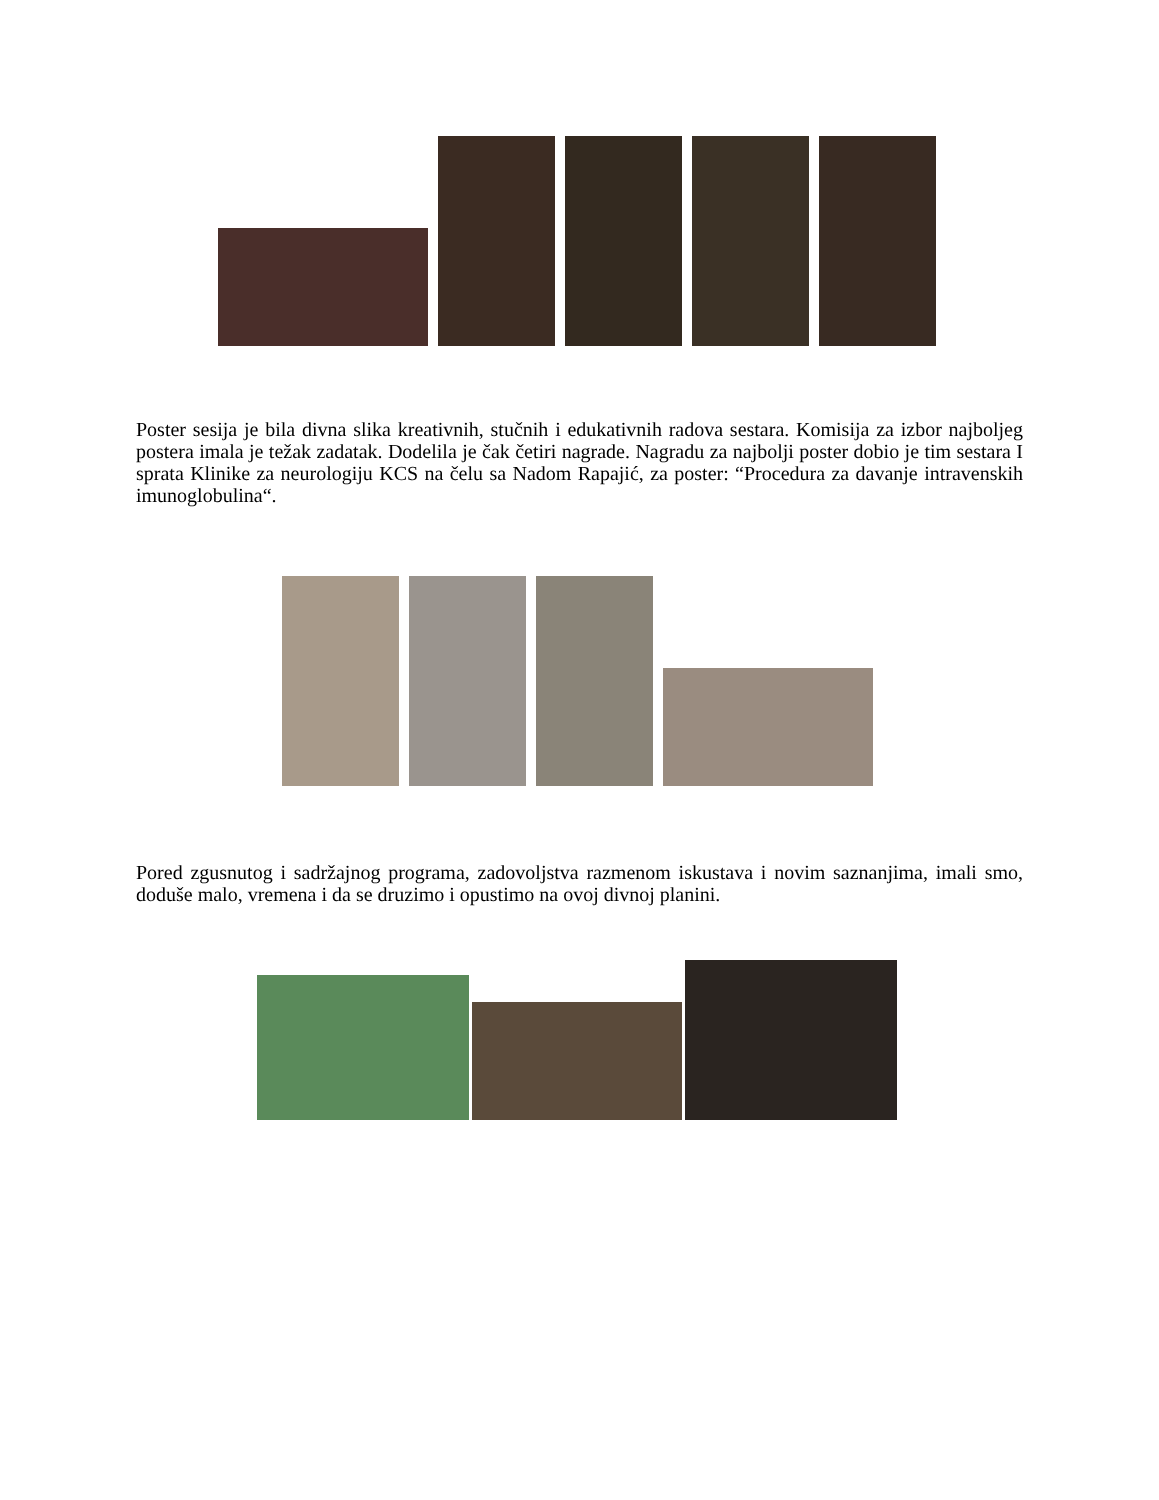Poster sesija je bila divna slika kreativnih, stučnih i edukativnih radova sestara. Komisija za izbor najboljeg postera imala je težak zadatak. Dodelila je čak četiri nagrade. Nagradu za najbolji poster dobio je tim sestara I sprata Klinike za neurologiju KCS na čelu sa Nadom Rapajić, za poster: “Procedura za davanje intravenskih imunoglobulina“.
Pored zgusnutog i sadržajnog programa, zadovoljstva razmenom iskustava i novim saznanjima, imali smo, doduše malo, vremena i da se druzimo i opustimo na ovoj divnoj planini.